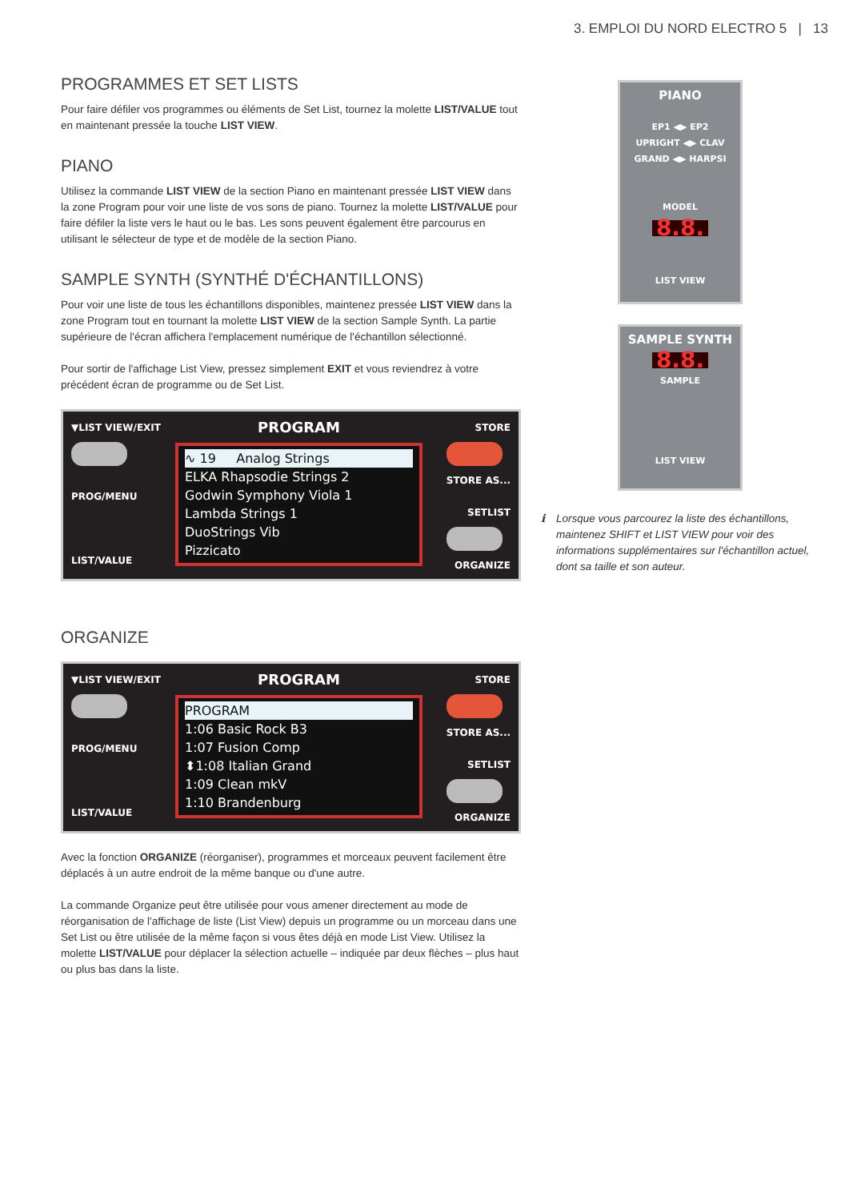3. EMPLOI DU NORD ELECTRO 5 | 13
PROGRAMMES ET SET LISTS
Pour faire défiler vos programmes ou éléments de Set List, tournez la molette LIST/VALUE tout en maintenant pressée la touche LIST VIEW.
PIANO
Utilisez la commande LIST VIEW de la section Piano en maintenant pressée LIST VIEW dans la zone Program pour voir une liste de vos sons de piano. Tournez la molette LIST/VALUE pour faire défiler la liste vers le haut ou le bas. Les sons peuvent également être parcourus en utilisant le sélecteur de type et de modèle de la section Piano.
SAMPLE SYNTH (SYNTHÉ D'ÉCHANTILLONS)
Pour voir une liste de tous les échantillons disponibles, maintenez pressée LIST VIEW dans la zone Program tout en tournant la molette LIST VIEW de la section Sample Synth. La partie supérieure de l'écran affichera l'emplacement numérique de l'échantillon sélectionné.
Pour sortir de l'affichage List View, pressez simplement EXIT et vous reviendrez à votre précédent écran de programme ou de Set List.
▼LIST VIEW/EXIT
PROG/MENU
LIST/VALUE
PROGRAM
∿ 19 Analog Strings
ELKA Rhapsodie Strings 2
Godwin Symphony Viola 1
Lambda Strings 1
DuoStrings Vib
Pizzicato
STORE
STORE AS...
SETLIST
ORGANIZE
ORGANIZE
▼LIST VIEW/EXIT
PROG/MENU
LIST/VALUE
PROGRAM
PROGRAM
1:06 Basic Rock B3
1:07 Fusion Comp
⬍1:08 Italian Grand
1:09 Clean mkV
1:10 Brandenburg
STORE
STORE AS...
SETLIST
ORGANIZE
Avec la fonction ORGANIZE (réorganiser), programmes et morceaux peuvent facilement être déplacés à un autre endroit de la même banque ou d'une autre.
La commande Organize peut être utilisée pour vous amener directement au mode de réorganisation de l'affichage de liste (List View) depuis un programme ou un morceau dans une Set List ou être utilisée de la même façon si vous êtes déjà en mode List View. Utilisez la molette LIST/VALUE pour déplacer la sélection actuelle – indiquée par deux flèches – plus haut ou plus bas dans la liste.
PIANO
EP1 ◀▶ EP2
UPRIGHT ◀▶ CLAV
GRAND ◀▶ HARPSI
MODEL
8.8.
LIST VIEW
SAMPLE SYNTH
8.8.
SAMPLE
LIST VIEW
ℹ Lorsque vous parcourez la liste des échantillons, maintenez SHIFT et LIST VIEW pour voir des informations supplémentaires sur l'échantillon actuel, dont sa taille et son auteur.